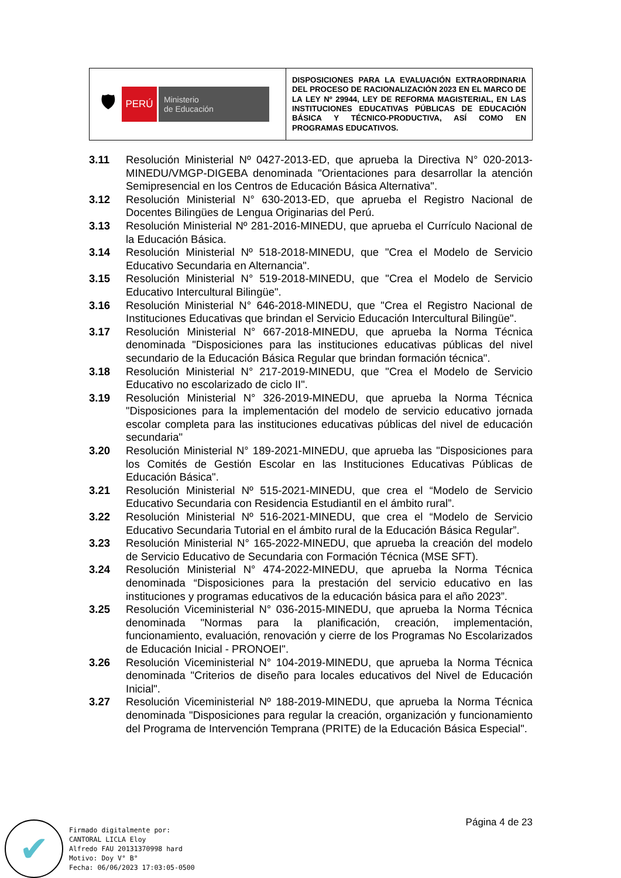| 🛡 PERÚ Ministerio de Educación | DISPOSICIONES PARA LA EVALUACIÓN EXTRAORDINARIA DEL PROCESO DE RACIONALIZACIÓN 2023 EN EL MARCO DE LA LEY Nº 29944, LEY DE REFORMA MAGISTERIAL, EN LAS INSTITUCIONES EDUCATIVAS PÚBLICAS DE EDUCACIÓN BÁSICA Y TÉCNICO-PRODUCTIVA, ASÍ COMO EN PROGRAMAS EDUCATIVOS. |
3.11 Resolución Ministerial Nº 0427-2013-ED, que aprueba la Directiva N° 020-2013-MINEDU/VMGP-DIGEBA denominada "Orientaciones para desarrollar la atención Semipresencial en los Centros de Educación Básica Alternativa".
3.12 Resolución Ministerial N° 630-2013-ED, que aprueba el Registro Nacional de Docentes Bilingües de Lengua Originarias del Perú.
3.13 Resolución Ministerial Nº 281-2016-MINEDU, que aprueba el Currículo Nacional de la Educación Básica.
3.14 Resolución Ministerial Nº 518-2018-MINEDU, que "Crea el Modelo de Servicio Educativo Secundaria en Alternancia".
3.15 Resolución Ministerial N° 519-2018-MINEDU, que "Crea el Modelo de Servicio Educativo Intercultural Bilingüe".
3.16 Resolución Ministerial N° 646-2018-MINEDU, que "Crea el Registro Nacional de Instituciones Educativas que brindan el Servicio Educación Intercultural Bilingüe".
3.17 Resolución Ministerial N° 667-2018-MINEDU, que aprueba la Norma Técnica denominada "Disposiciones para las instituciones educativas públicas del nivel secundario de la Educación Básica Regular que brindan formación técnica".
3.18 Resolución Ministerial N° 217-2019-MINEDU, que "Crea el Modelo de Servicio Educativo no escolarizado de ciclo II".
3.19 Resolución Ministerial N° 326-2019-MINEDU, que aprueba la Norma Técnica "Disposiciones para la implementación del modelo de servicio educativo jornada escolar completa para las instituciones educativas públicas del nivel de educación secundaria"
3.20 Resolución Ministerial N° 189-2021-MINEDU, que aprueba las "Disposiciones para los Comités de Gestión Escolar en las Instituciones Educativas Públicas de Educación Básica".
3.21 Resolución Ministerial Nº 515-2021-MINEDU, que crea el “Modelo de Servicio Educativo Secundaria con Residencia Estudiantil en el ámbito rural”.
3.22 Resolución Ministerial Nº 516-2021-MINEDU, que crea el “Modelo de Servicio Educativo Secundaria Tutorial en el ámbito rural de la Educación Básica Regular”.
3.23 Resolución Ministerial N° 165-2022-MINEDU, que aprueba la creación del modelo de Servicio Educativo de Secundaria con Formación Técnica (MSE SFT).
3.24 Resolución Ministerial N° 474-2022-MINEDU, que aprueba la Norma Técnica denominada “Disposiciones para la prestación del servicio educativo en las instituciones y programas educativos de la educación básica para el año 2023”.
3.25 Resolución Viceministerial N° 036-2015-MINEDU, que aprueba la Norma Técnica denominada "Normas para la planificación, creación, implementación, funcionamiento, evaluación, renovación y cierre de los Programas No Escolarizados de Educación Inicial - PRONOEI".
3.26 Resolución Viceministerial N° 104-2019-MINEDU, que aprueba la Norma Técnica denominada "Criterios de diseño para locales educativos del Nivel de Educación Inicial".
3.27 Resolución Viceministerial Nº 188-2019-MINEDU, que aprueba la Norma Técnica denominada "Disposiciones para regular la creación, organización y funcionamiento del Programa de Intervención Temprana (PRITE) de la Educación Básica Especial".
Página 4 de 23
✔
Firmado digitalmente por:
CANTORAL LICLA Eloy
Alfredo FAU 20131370998 hard
Motivo: Doy V° B°
Fecha: 06/06/2023 17:03:05-0500